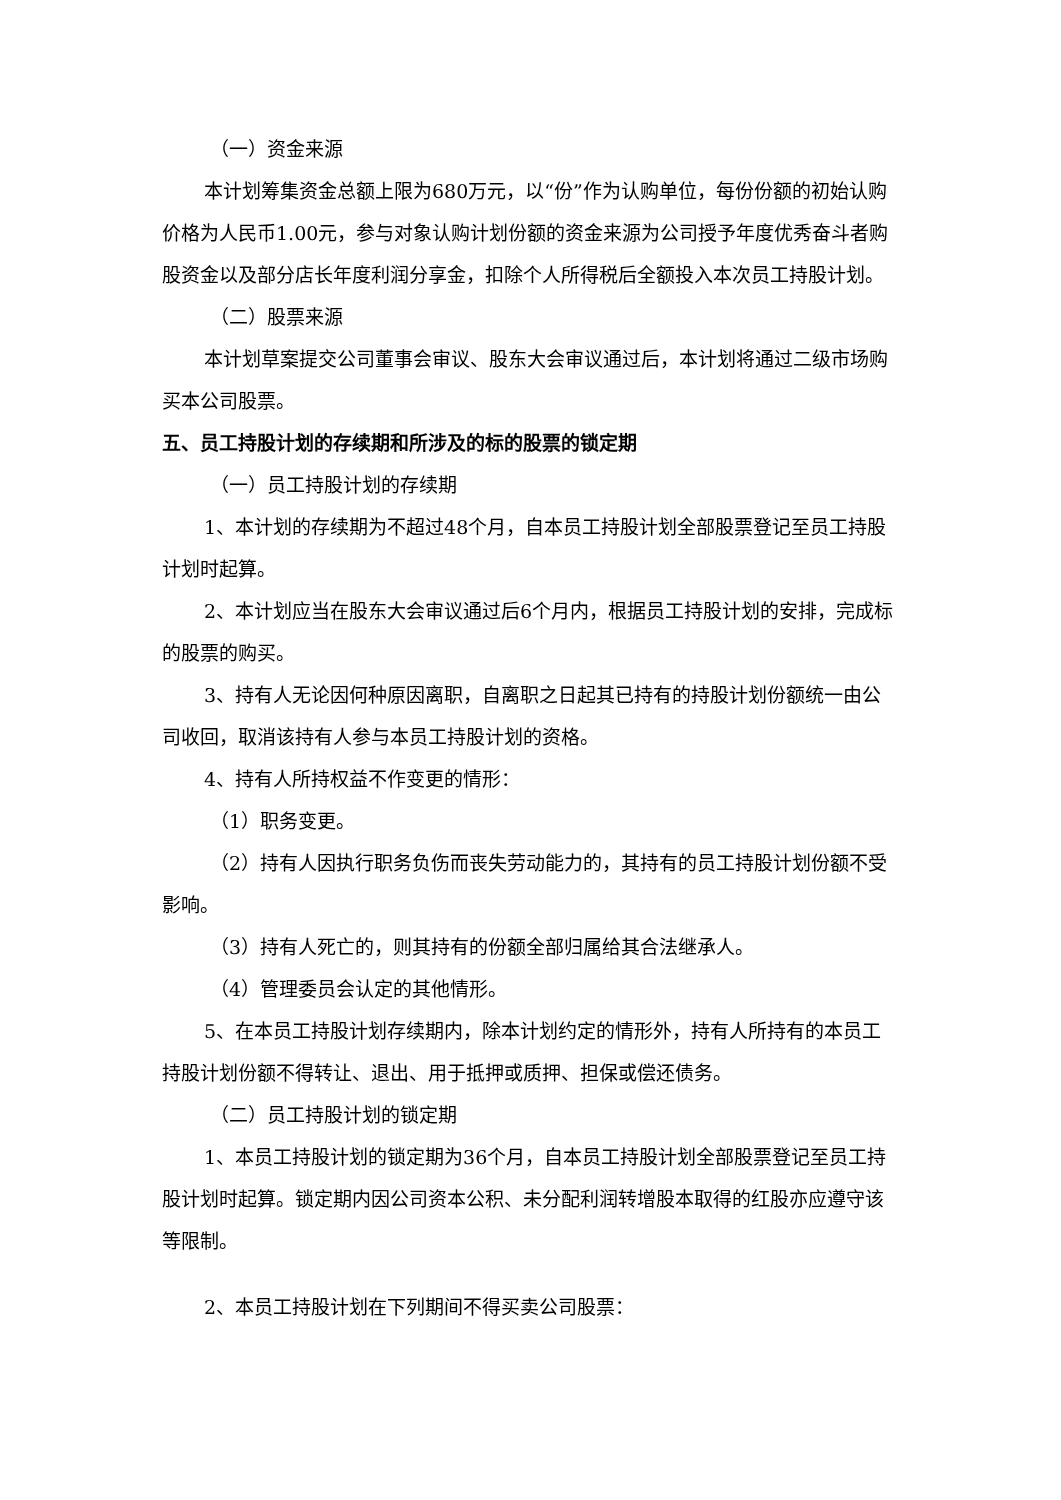（一）资金来源
本计划筹集资金总额上限为680万元，以“份”作为认购单位，每份份额的初始认购价格为人民币1.00元，参与对象认购计划份额的资金来源为公司授予年度优秀奋斗者购股资金以及部分店长年度利润分享金，扣除个人所得税后全额投入本次员工持股计划。
（二）股票来源
本计划草案提交公司董事会审议、股东大会审议通过后，本计划将通过二级市场购买本公司股票。
五、员工持股计划的存续期和所涉及的标的股票的锁定期
（一）员工持股计划的存续期
1、本计划的存续期为不超过48个月，自本员工持股计划全部股票登记至员工持股计划时起算。
2、本计划应当在股东大会审议通过后6个月内，根据员工持股计划的安排，完成标的股票的购买。
3、持有人无论因何种原因离职，自离职之日起其已持有的持股计划份额统一由公司收回，取消该持有人参与本员工持股计划的资格。
4、持有人所持权益不作变更的情形：
（1）职务变更。
（2）持有人因执行职务负伤而丧失劳动能力的，其持有的员工持股计划份额不受影响。
（3）持有人死亡的，则其持有的份额全部归属给其合法继承人。
（4）管理委员会认定的其他情形。
5、在本员工持股计划存续期内，除本计划约定的情形外，持有人所持有的本员工持股计划份额不得转让、退出、用于抵押或质押、担保或偿还债务。
（二）员工持股计划的锁定期
1、本员工持股计划的锁定期为36个月，自本员工持股计划全部股票登记至员工持股计划时起算。锁定期内因公司资本公积、未分配利润转增股本取得的红股亦应遵守该等限制。
2、本员工持股计划在下列期间不得买卖公司股票：